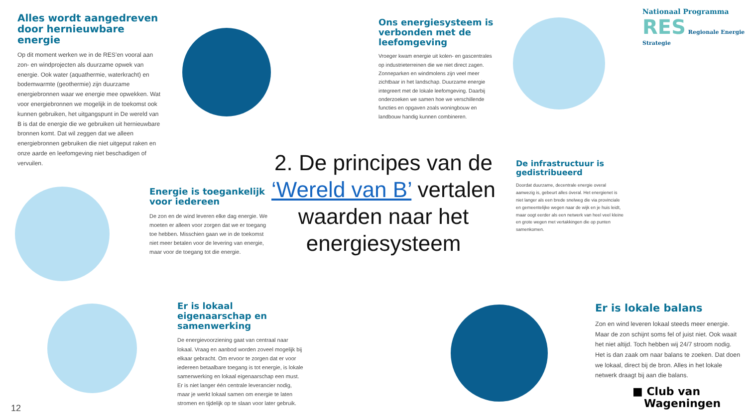Alles wordt aangedreven door hernieuwbare energie
Op dit moment werken we in de RES’en vooral aan zon- en windprojecten als duurzame opwek van energie. Ook water (aquathermie, waterkracht) en bodemwarmte (geothermie) zijn duurzame energiebronnen waar we energie mee opwekken. Wat voor energiebronnen we mogelijk in de toekomst ook kunnen gebruiken, het uitgangspunt in De wereld van B is dat de energie die we gebruiken uit hernieuwbare bronnen komt. Dat wil zeggen dat we alleen energiebronnen gebruiken die niet uitgeput raken en onze aarde en leefomgeving niet beschadigen of vervuilen.
Ons energiesysteem is verbonden met de leefomgeving
Vroeger kwam energie uit kolen- en gascentrales op industrieterreinen die we niet direct zagen. Zonneparken en windmolens zijn veel meer zichtbaar in het landschap. Duurzame energie integreert met de lokale leefomgeving. Daarbij onderzoeken we samen hoe we verschillende functies en opgaven zoals woningbouw en landbouw handig kunnen combineren.
Nationaal Programma
RES Regionale Energie Strategie
2. De principes van de ‘Wereld van B’ vertalen waarden naar het energiesysteem
De infrastructuur is gedistribueerd
Doordat duurzame, decentrale energie overal aanwezig is, gebeurt alles óveral. Het energienet is niet langer als een brede snelweg die via provinciale en gemeentelijke wegen naar de wijk en je huis leidt, maar oogt eerder als een netwerk van heel veel kleine en grote wegen met vertakkingen die op punten samenkomen.
Energie is toegankelijk voor iedereen
De zon en de wind leveren elke dag energie. We moeten er alleen voor zorgen dat we er toegang toe hebben. Misschien gaan we in de toekomst niet meer betalen voor de levering van energie, maar voor de toegang tot die energie.
Er is lokaal eigenaarschap en samenwerking
De energievoorziening gaat van centraal naar lokaal. Vraag en aanbod worden zoveel mogelijk bij elkaar gebracht. Om ervoor te zorgen dat er voor iedereen betaalbare toegang is tot energie, is lokale samenwerking en lokaal eigenaarschap een must. Er is niet langer één centrale leverancier nodig, maar je werkt lokaal samen om energie te laten stromen en tijdelijk op te slaan voor later gebruik.
Er is lokale balans
Zon en wind leveren lokaal steeds meer energie. Maar de zon schijnt soms fel of juist niet. Ook waait het niet altijd. Toch hebben wij 24/7 stroom nodig. Het is dan zaak om naar balans te zoeken. Dat doen we lokaal, direct bij de bron. Alles in het lokale netwerk draagt bij aan die balans.
■ Club van
Wageningen
12